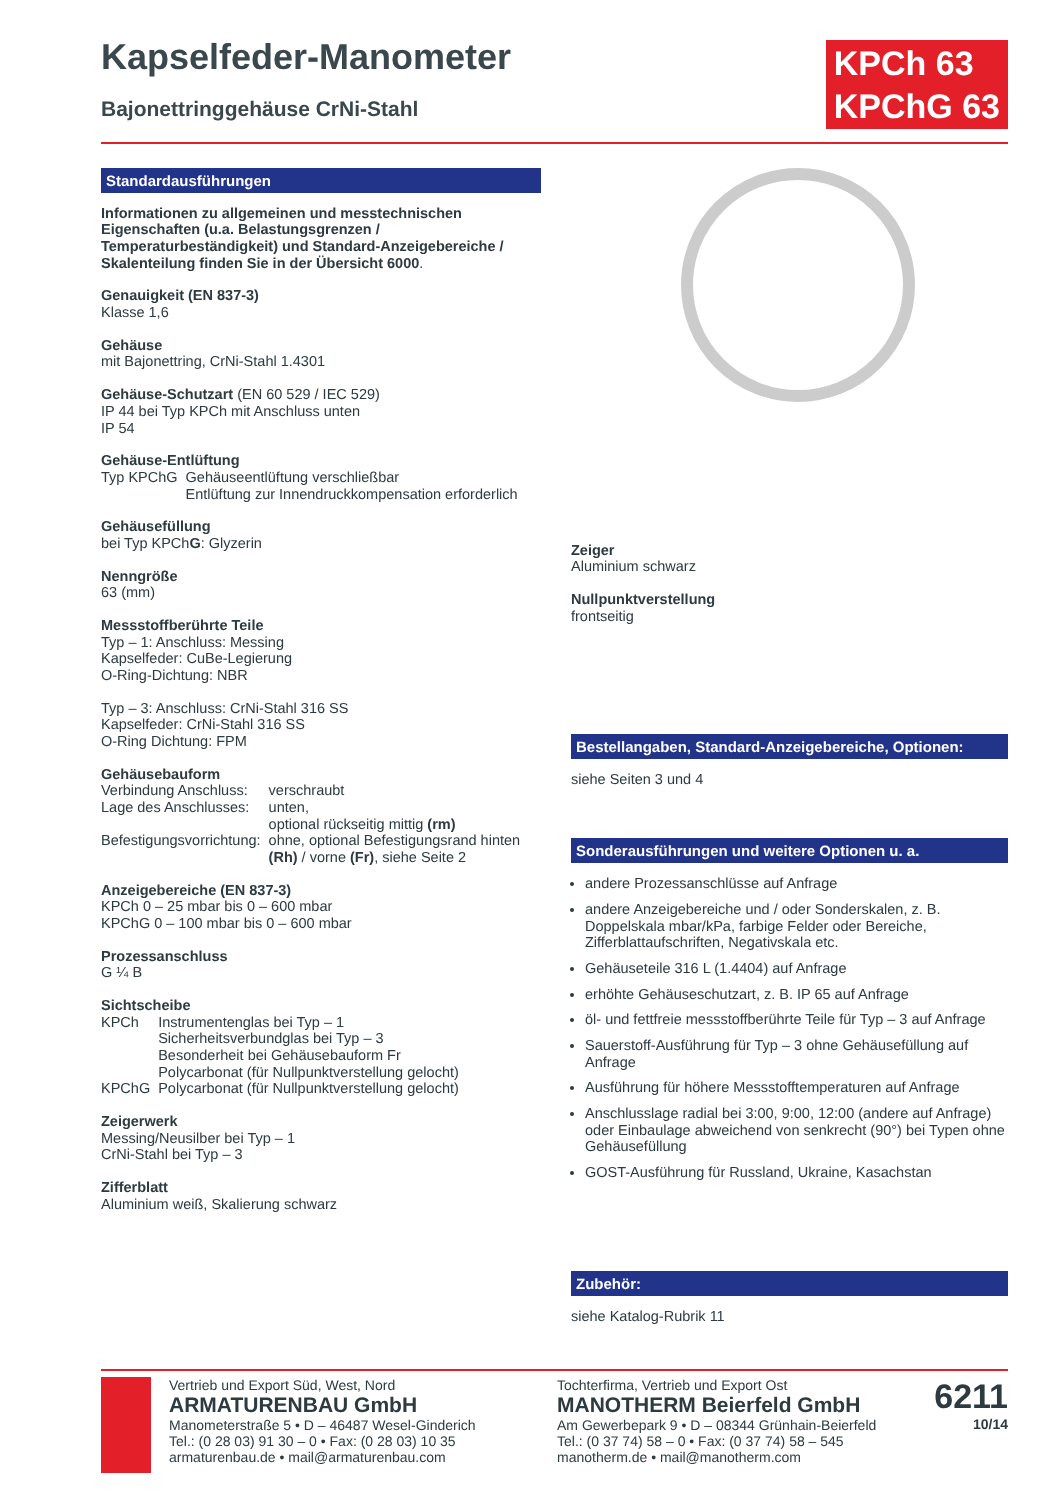Kapselfeder-Manometer
Bajonettringgehäuse CrNi-Stahl
KPCh 63
KPChG 63
Standardausführungen
Informationen zu allgemeinen und messtechnischen Eigenschaften (u.a. Belastungsgrenzen / Temperaturbeständigkeit) und Standard-Anzeigebereiche / Skalenteilung finden Sie in der Übersicht 6000.
Genauigkeit (EN 837-3)
Klasse 1,6
Gehäuse
mit Bajonettring, CrNi-Stahl 1.4301
Gehäuse-Schutzart (EN 60 529 / IEC 529)
IP 44 bei Typ KPCh mit Anschluss unten
IP 54
Gehäuse-Entlüftung
Typ KPChG Gehäuseentlüftung verschließbar
Entlüftung zur Innendruckkompensation erforderlich
Gehäusefüllung
bei Typ KPChG: Glyzerin
Nenngröße
63 (mm)
Messstoffberührte Teile
Typ – 1: Anschluss: Messing
Kapselfeder: CuBe-Legierung
O-Ring-Dichtung: NBR
Typ – 3: Anschluss: CrNi-Stahl 316 SS
Kapselfeder: CrNi-Stahl 316 SS
O-Ring Dichtung: FPM
Gehäusebauform
Verbindung Anschluss: verschraubt Lage des Anschlusses: unten,
optional rückseitig mittig (rm) Befestigungsvorrichtung: ohne, optional Befestigungsrand hinten (Rh) / vorne (Fr), siehe Seite 2
Anzeigebereiche (EN 837-3)
KPCh 0 – 25 mbar bis 0 – 600 mbar
KPChG 0 – 100 mbar bis 0 – 600 mbar
Prozessanschluss
G ¼ B
Sichtscheibe
KPCh Instrumentenglas bei Typ – 1
Sicherheitsverbundglas bei Typ – 3
Besonderheit bei Gehäusebauform Fr
Polycarbonat (für Nullpunktverstellung gelocht) KPChG Polycarbonat (für Nullpunktverstellung gelocht)
Zeigerwerk
Messing/Neusilber bei Typ – 1
CrNi-Stahl bei Typ – 3
Zifferblatt
Aluminium weiß, Skalierung schwarz
Zeiger
Aluminium schwarz
Nullpunktverstellung
frontseitig
Bestellangaben, Standard-Anzeigebereiche, Optionen:
siehe Seiten 3 und 4
Sonderausführungen und weitere Optionen u. a.
andere Prozessanschlüsse auf Anfrage
andere Anzeigebereiche und / oder Sonderskalen, z. B. Doppelskala mbar/kPa, farbige Felder oder Bereiche, Zifferblattaufschriften, Negativskala etc.
Gehäuseteile 316 L (1.4404) auf Anfrage
erhöhte Gehäuseschutzart, z. B. IP 65 auf Anfrage
öl- und fettfreie messstoffberührte Teile für Typ – 3 auf Anfrage
Sauerstoff-Ausführung für Typ – 3 ohne Gehäusefüllung auf Anfrage
Ausführung für höhere Messstofftemperaturen auf Anfrage
Anschlusslage radial bei 3:00, 9:00, 12:00 (andere auf Anfrage) oder Einbaulage abweichend von senkrecht (90°) bei Typen ohne Gehäusefüllung
GOST-Ausführung für Russland, Ukraine, Kasachstan
Zubehör:
siehe Katalog-Rubrik 11
Vertrieb und Export Süd, West, Nord
ARMATURENBAU GmbH
Manometerstraße 5 • D – 46487 Wesel-Ginderich
Tel.: (0 28 03) 91 30 – 0 • Fax: (0 28 03) 10 35
armaturenbau.de • mail@armaturenbau.com
Tochterfirma, Vertrieb und Export Ost
MANOTHERM Beierfeld GmbH
Am Gewerbepark 9 • D – 08344 Grünhain-Beierfeld
Tel.: (0 37 74) 58 – 0 • Fax: (0 37 74) 58 – 545
manotherm.de • mail@manotherm.com
6211
10/14